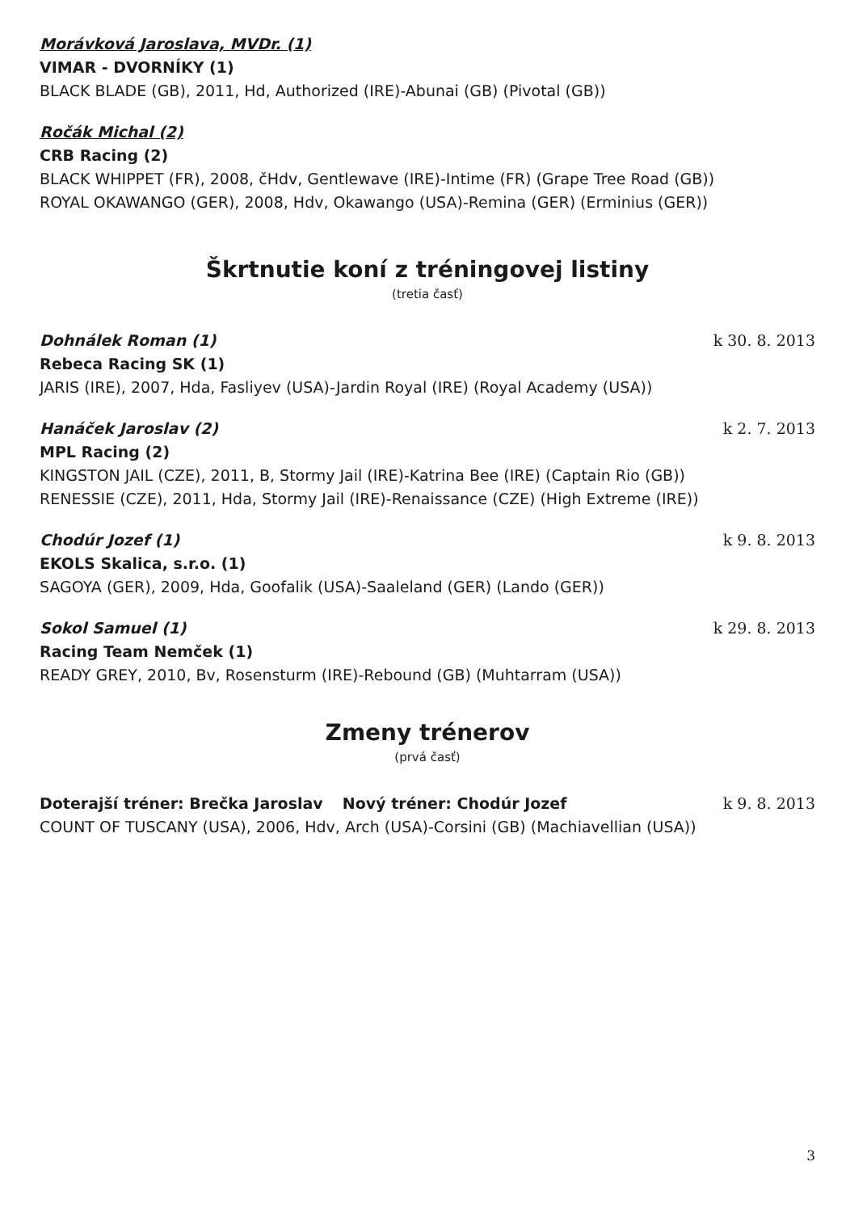Morávková Jaroslava, MVDr. (1)
VIMAR - DVORNÍKY (1)
BLACK BLADE (GB), 2011, Hd, Authorized (IRE)-Abunai (GB) (Pivotal (GB))
Ročák Michal (2)
CRB Racing (2)
BLACK WHIPPET (FR), 2008, čHdv, Gentlewave (IRE)-Intime (FR) (Grape Tree Road (GB))
ROYAL OKAWANGO (GER), 2008, Hdv, Okawango (USA)-Remina (GER) (Erminius (GER))
Škrtnutie koní z tréningovej listiny
(tretia časť)
Dohnálek Roman (1) k 30. 8. 2013
Rebeca Racing SK (1)
JARIS (IRE), 2007, Hda, Fasliyev (USA)-Jardin Royal (IRE) (Royal Academy (USA))
Hanáček Jaroslav (2) k 2. 7. 2013
MPL Racing (2)
KINGSTON JAIL (CZE), 2011, B, Stormy Jail (IRE)-Katrina Bee (IRE) (Captain Rio (GB))
RENESSIE (CZE), 2011, Hda, Stormy Jail (IRE)-Renaissance (CZE) (High Extreme (IRE))
Chodúr Jozef (1) k 9. 8. 2013
EKOLS Skalica, s.r.o. (1)
SAGOYA (GER), 2009, Hda, Goofalik (USA)-Saaleland (GER) (Lando (GER))
Sokol Samuel (1) k 29. 8. 2013
Racing Team Nemček (1)
READY GREY, 2010, Bv, Rosensturm (IRE)-Rebound (GB) (Muhtarram (USA))
Zmeny trénerov
(prvá časť)
Doterajší tréner: Brečka Jaroslav Nový tréner: Chodúr Jozef k 9. 8. 2013
COUNT OF TUSCANY (USA), 2006, Hdv, Arch (USA)-Corsini (GB) (Machiavellian (USA))
3